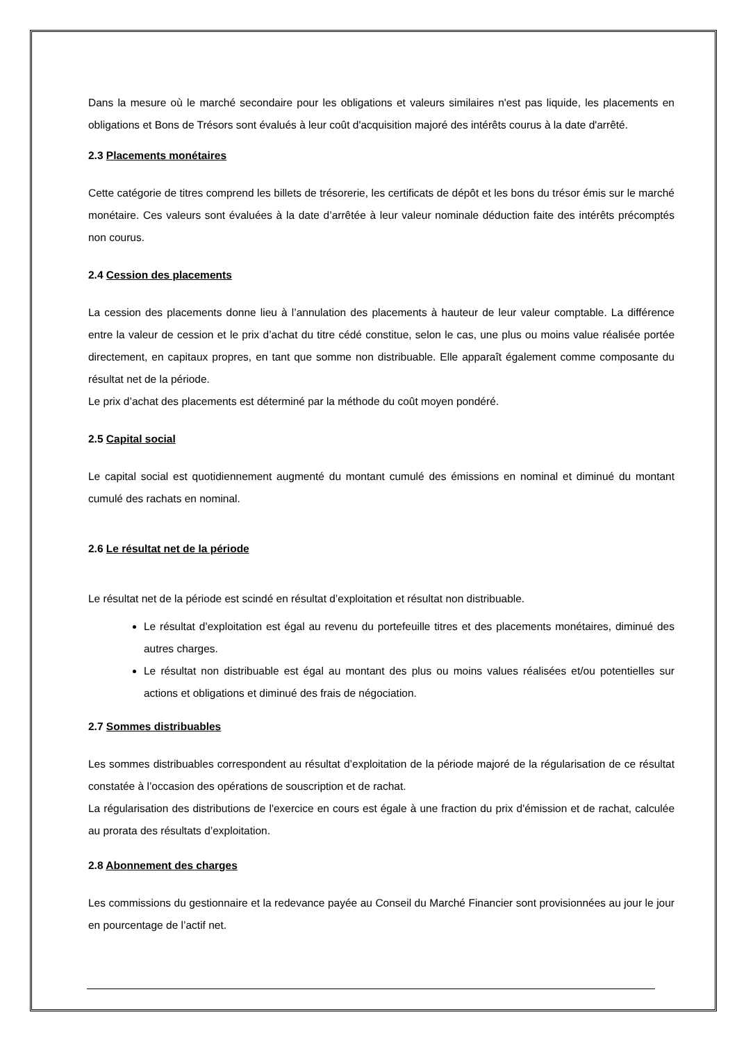Dans la mesure où le marché secondaire pour les obligations et valeurs similaires n'est pas liquide, les placements en obligations et Bons de Trésors sont évalués à leur coût d'acquisition majoré des intérêts courus à la date d'arrêté.
2.3 Placements monétaires
Cette catégorie de titres comprend les billets de trésorerie, les certificats de dépôt et les bons du trésor émis sur le marché monétaire. Ces valeurs sont évaluées à la date d’arrêtée à leur valeur nominale déduction faite des intérêts précomptés non courus.
2.4 Cession des placements
La cession des placements donne lieu à l’annulation des placements à hauteur de leur valeur comptable. La différence entre la valeur de cession et le prix d’achat du titre cédé constitue, selon le cas, une plus ou moins value réalisée portée directement, en capitaux propres, en tant que somme non distribuable. Elle apparaît également comme composante du résultat net de la période.
Le prix d’achat des placements est déterminé par la méthode du coût moyen pondéré.
2.5 Capital social
Le capital social est quotidiennement augmenté du montant cumulé des émissions en nominal et diminué du montant cumulé des rachats en nominal.
2.6 Le résultat net de la période
Le résultat net de la période est scindé en résultat d’exploitation et résultat non distribuable.
Le résultat d’exploitation est égal au revenu du portefeuille titres et des placements monétaires, diminué des autres charges.
Le résultat non distribuable est égal au montant des plus ou moins values réalisées et/ou potentielles sur actions et obligations et diminué des frais de négociation.
2.7 Sommes distribuables
Les sommes distribuables correspondent au résultat d’exploitation de la période majoré de la régularisation de ce résultat constatée à l’occasion des opérations de souscription et de rachat.
La régularisation des distributions de l'exercice en cours est égale à une fraction du prix d'émission et de rachat, calculée au prorata des résultats d’exploitation.
2.8 Abonnement des charges
Les commissions du gestionnaire et la redevance payée au Conseil du Marché Financier sont provisionnées au jour le jour en pourcentage de l’actif net.